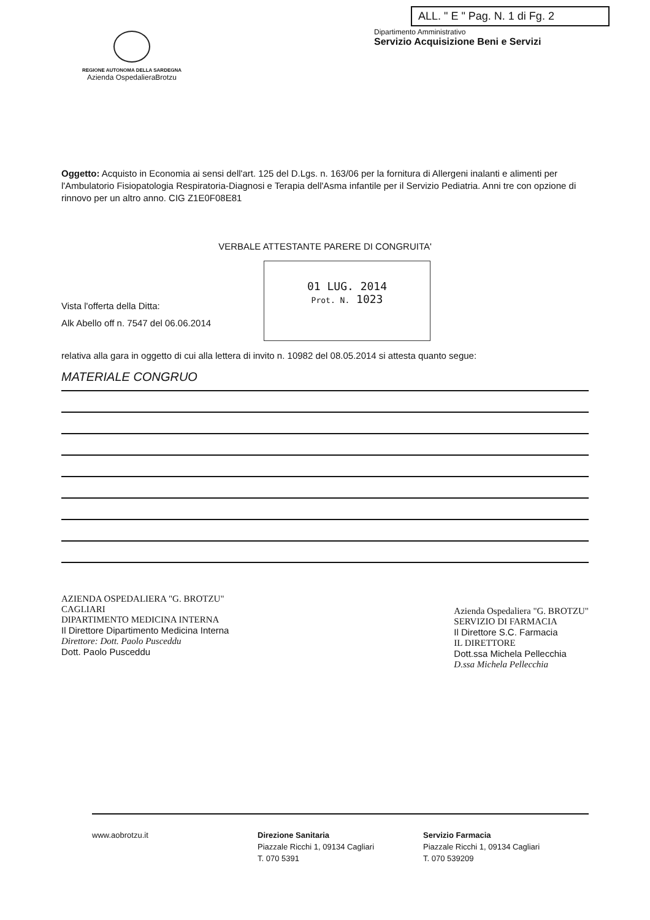REGIONE AUTONOMA DELLA SARDEGNA
Azienda OspedalieraBrotzu
ALL. " E " Pag. N. 1 di Fg. 2
Dipartimento Amministrativo
Servizio Acquisizione Beni e Servizi
Oggetto: Acquisto in Economia ai sensi dell'art. 125 del D.Lgs. n. 163/06 per la fornitura di Allergeni inalanti e alimenti per l'Ambulatorio Fisiopatologia Respiratoria-Diagnosi e Terapia dell'Asma infantile per il Servizio Pediatria. Anni tre con opzione di rinnovo per un altro anno. CIG Z1E0F08E81
VERBALE ATTESTANTE PARERE DI CONGRUITA'
Vista l'offerta della Ditta:
Alk Abello off n. 7547 del 06.06.2014
01 LUG. 2014
Prot. N. 1023
relativa alla gara in oggetto di cui alla lettera di invito n. 10982 del 08.05.2014 si attesta quanto segue:
MATERIALE CONGRUO
AZIENDA OSPEDALIERA "G. BROTZU"
CAGLIARI
DIPARTIMENTO MEDICINA INTERNA
Il Direttore Dipartimento Medicina Interna
Direttore: Dott. Paolo Pusceddu
Dott. Paolo Pusceddu
Azienda Ospedaliera "G. BROTZU"
SERVIZIO DI FARMACIA
Il Direttore S.C. Farmacia
IL DIRETTORE
Dott.ssa Michela Pellecchia
D.ssa Michela Pellecchia
www.aobrotzu.it Direzione Sanitaria
Piazzale Ricchi 1, 09134 Cagliari
T. 070 5391
Servizio Farmacia
Piazzale Ricchi 1, 09134 Cagliari
T. 070 539209